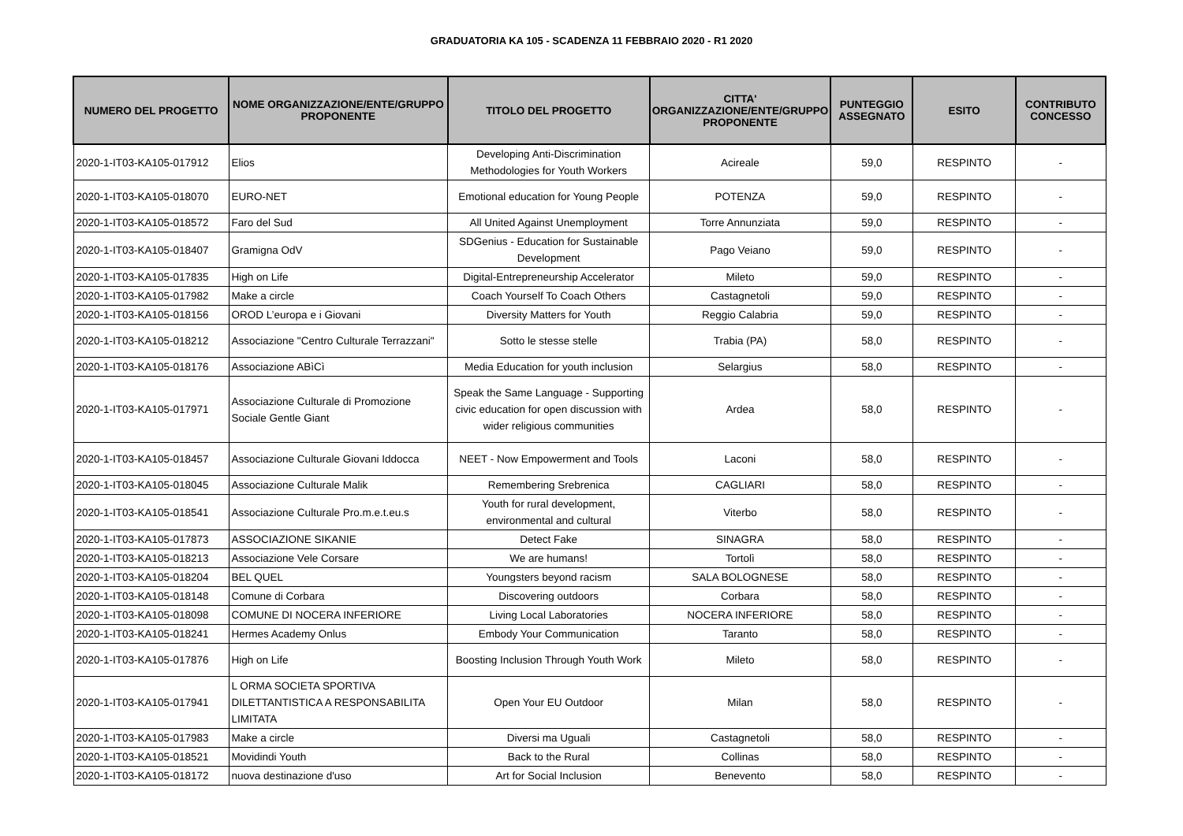GRADUATORIA KA 105 - SCADENZA 11 FEBBRAIO 2020 - R1 2020
| NUMERO DEL PROGETTO | NOME ORGANIZZAZIONE/ENTE/GRUPPO PROPONENTE | TITOLO DEL PROGETTO | CITTA' ORGANIZZAZIONE/ENTE/GRUPPO PROPONENTE | PUNTEGGIO ASSEGNATO | ESITO | CONTRIBUTO CONCESSO |
| --- | --- | --- | --- | --- | --- | --- |
| 2020-1-IT03-KA105-017912 | Elios | Developing Anti-Discrimination Methodologies for Youth Workers | Acireale | 59,0 | RESPINTO | - |
| 2020-1-IT03-KA105-018070 | EURO-NET | Emotional education for Young People | POTENZA | 59,0 | RESPINTO | - |
| 2020-1-IT03-KA105-018572 | Faro del Sud | All United Against Unemployment | Torre Annunziata | 59,0 | RESPINTO | - |
| 2020-1-IT03-KA105-018407 | Gramigna OdV | SDGenius - Education for Sustainable Development | Pago Veiano | 59,0 | RESPINTO | - |
| 2020-1-IT03-KA105-017835 | High on Life | Digital-Entrepreneurship Accelerator | Mileto | 59,0 | RESPINTO | - |
| 2020-1-IT03-KA105-017982 | Make a circle | Coach Yourself To Coach Others | Castagnetoli | 59,0 | RESPINTO | - |
| 2020-1-IT03-KA105-018156 | OROD L’europa e i Giovani | Diversity Matters for Youth | Reggio Calabria | 59,0 | RESPINTO | - |
| 2020-1-IT03-KA105-018212 | Associazione "Centro Culturale Terrazzani" | Sotto le stesse stelle | Trabia (PA) | 58,0 | RESPINTO | - |
| 2020-1-IT03-KA105-018176 | Associazione ABìCì | Media Education for youth inclusion | Selargius | 58,0 | RESPINTO | - |
| 2020-1-IT03-KA105-017971 | Associazione Culturale di Promozione Sociale Gentle Giant | Speak the Same Language - Supporting civic education for open discussion with wider religious communities | Ardea | 58,0 | RESPINTO | - |
| 2020-1-IT03-KA105-018457 | Associazione Culturale Giovani Iddocca | NEET - Now Empowerment and Tools | Laconi | 58,0 | RESPINTO | - |
| 2020-1-IT03-KA105-018045 | Associazione Culturale Malik | Remembering Srebrenica | CAGLIARI | 58,0 | RESPINTO | - |
| 2020-1-IT03-KA105-018541 | Associazione Culturale Pro.m.e.t.eu.s | Youth for rural development, environmental and cultural | Viterbo | 58,0 | RESPINTO | - |
| 2020-1-IT03-KA105-017873 | ASSOCIAZIONE SIKANIE | Detect Fake | SINAGRA | 58,0 | RESPINTO | - |
| 2020-1-IT03-KA105-018213 | Associazione Vele Corsare | We are humans! | Tortolì | 58,0 | RESPINTO | - |
| 2020-1-IT03-KA105-018204 | BEL QUEL | Youngsters beyond racism | SALA BOLOGNESE | 58,0 | RESPINTO | - |
| 2020-1-IT03-KA105-018148 | Comune di Corbara | Discovering outdoors | Corbara | 58,0 | RESPINTO | - |
| 2020-1-IT03-KA105-018098 | COMUNE DI NOCERA INFERIORE | Living Local Laboratories | NOCERA INFERIORE | 58,0 | RESPINTO | - |
| 2020-1-IT03-KA105-018241 | Hermes Academy Onlus | Embody Your Communication | Taranto | 58,0 | RESPINTO | - |
| 2020-1-IT03-KA105-017876 | High on Life | Boosting Inclusion Through Youth Work | Mileto | 58,0 | RESPINTO | - |
| 2020-1-IT03-KA105-017941 | L ORMA SOCIETA SPORTIVA DILETTANTISTICA A RESPONSABILITA LIMITATA | Open Your EU Outdoor | Milan | 58,0 | RESPINTO | - |
| 2020-1-IT03-KA105-017983 | Make a circle | Diversi ma Uguali | Castagnetoli | 58,0 | RESPINTO | - |
| 2020-1-IT03-KA105-018521 | Movidindi Youth | Back to the Rural | Collinas | 58,0 | RESPINTO | - |
| 2020-1-IT03-KA105-018172 | nuova destinazione d'uso | Art for Social Inclusion | Benevento | 58,0 | RESPINTO | - |